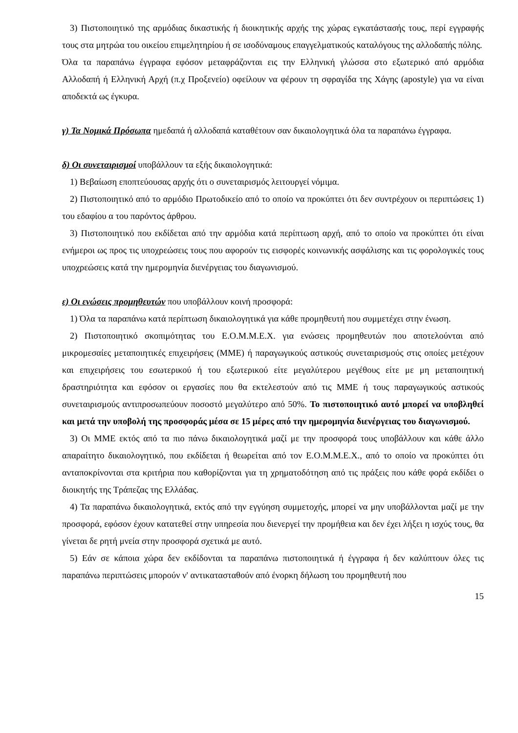3) Πιστοποιητικό της αρμόδιας δικαστικής ή διοικητικής αρχής της χώρας εγκατάστασής τους, περί εγγραφής τους στα μητρώα του οικείου επιμελητηρίου ή σε ισοδύναμους επαγγελματικούς καταλόγους της αλλοδαπής πόλης.
Όλα τα παραπάνω έγγραφα εφόσον μεταφράζονται εις την Ελληνική γλώσσα στο εξωτερικό από αρμόδια Αλλοδαπή ή Ελληνική Αρχή (π.χ Προξενείο) οφείλουν να φέρουν τη σφραγίδα της Χάγης (apostyle) για να είναι αποδεκτά ως έγκυρα.
γ) Τα Νομικά Πρόσωπα ημεδαπά ή αλλοδαπά καταθέτουν σαν δικαιολογητικά όλα τα παραπάνω έγγραφα.
δ) Οι συνεταιρισμοί υποβάλλουν τα εξής δικαιολογητικά:
1) Βεβαίωση εποπτεύουσας αρχής ότι ο συνεταιρισμός λειτουργεί νόμιμα.
2) Πιστοποιητικό από το αρμόδιο Πρωτοδικείο από το οποίο να προκύπτει ότι δεν συντρέχουν οι περιπτώσεις 1) του εδαφίου α του παρόντος άρθρου.
3) Πιστοποιητικό που εκδίδεται από την αρμόδια κατά περίπτωση αρχή, από το οποίο να προκύπτει ότι είναι ενήμεροι ως προς τις υποχρεώσεις τους που αφορούν τις εισφορές κοινωνικής ασφάλισης και τις φορολογικές τους υποχρεώσεις κατά την ημερομηνία διενέργειας του διαγωνισμού.
ε) Οι ενώσεις προμηθευτών που υποβάλλουν κοινή προσφορά:
1) Όλα τα παραπάνω κατά περίπτωση δικαιολογητικά για κάθε προμηθευτή που συμμετέχει στην ένωση.
2) Πιστοποιητικό σκοπιμότητας του Ε.Ο.Μ.Μ.Ε.Χ. για ενώσεις προμηθευτών που αποτελούνται από μικρομεσαίες μεταποιητικές επιχειρήσεις (ΜΜΕ) ή παραγωγικούς αστικούς συνεταιρισμούς στις οποίες μετέχουν και επιχειρήσεις του εσωτερικού ή του εξωτερικού είτε μεγαλύτερου μεγέθους είτε με μη μεταποιητική δραστηριότητα και εφόσον οι εργασίες που θα εκτελεστούν από τις ΜΜΕ ή τους παραγωγικούς αστικούς συνεταιρισμούς αντιπροσωπεύουν ποσοστό μεγαλύτερο από 50%. Το πιστοποιητικό αυτό μπορεί να υποβληθεί και μετά την υποβολή της προσφοράς μέσα σε 15 μέρες από την ημερομηνία διενέργειας του διαγωνισμού.
3) Οι ΜΜΕ εκτός από τα πιο πάνω δικαιολογητικά μαζί με την προσφορά τους υποβάλλουν και κάθε άλλο απαραίτητο δικαιολογητικό, που εκδίδεται ή θεωρείται από τον Ε.Ο.Μ.Μ.Ε.Χ., από το οποίο να προκύπτει ότι ανταποκρίνονται στα κριτήρια που καθορίζονται για τη χρηματοδότηση από τις πράξεις που κάθε φορά εκδίδει ο διοικητής της Τράπεζας της Ελλάδας.
4) Τα παραπάνω δικαιολογητικά, εκτός από την εγγύηση συμμετοχής, μπορεί να μην υποβάλλονται μαζί με την προσφορά, εφόσον έχουν κατατεθεί στην υπηρεσία που διενεργεί την προμήθεια και δεν έχει λήξει η ισχύς τους, θα γίνεται δε ρητή μνεία στην προσφορά σχετικά με αυτό.
5) Εάν σε κάποια χώρα δεν εκδίδονται τα παραπάνω πιστοποιητικά ή έγγραφα ή δεν καλύπτουν όλες τις παραπάνω περιπτώσεις μπορούν ν' αντικατασταθούν από ένορκη δήλωση του προμηθευτή που
15